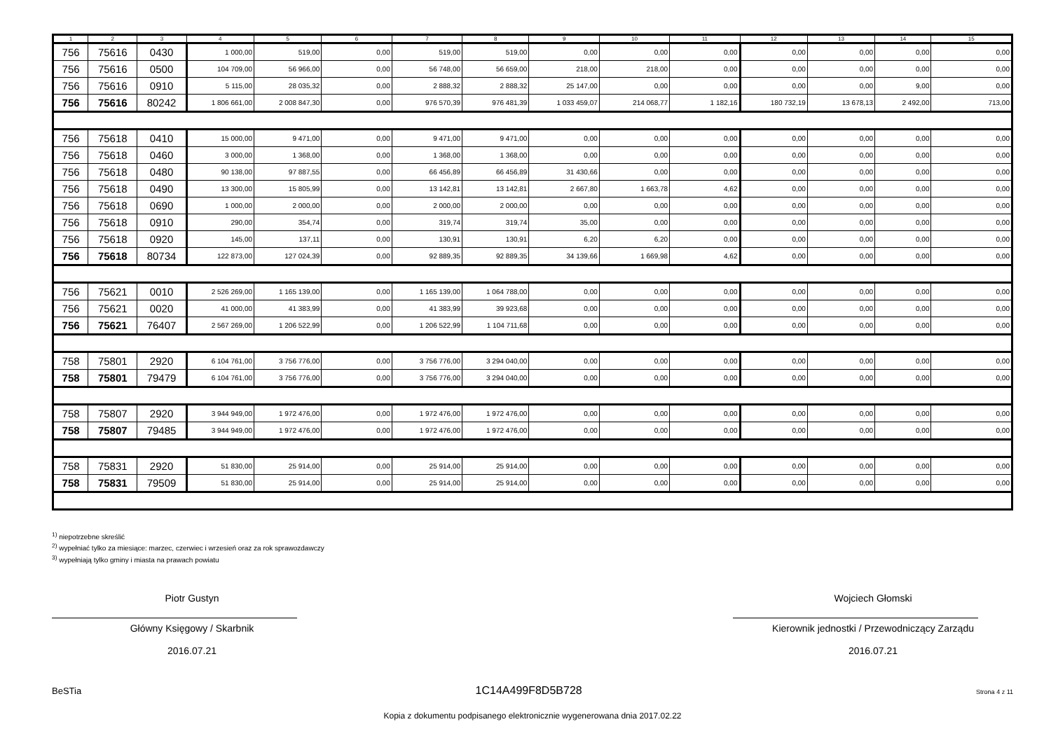| 1 | 2 | 3 | 4 | 5 | 6 | 7 | 8 | 9 | 10 | 11 | 12 | 13 | 14 | 15 |
| --- | --- | --- | --- | --- | --- | --- | --- | --- | --- | --- | --- | --- | --- | --- |
| 756 | 75616 | 0430 | 1 000,00 | 519,00 | 0,00 | 519,00 | 519,00 | 0,00 | 0,00 | 0,00 | 0,00 | 0,00 | 0,00 | 0,00 |
| 756 | 75616 | 0500 | 104 709,00 | 56 966,00 | 0,00 | 56 748,00 | 56 659,00 | 218,00 | 218,00 | 0,00 | 0,00 | 0,00 | 0,00 | 0,00 |
| 756 | 75616 | 0910 | 5 115,00 | 28 035,32 | 0,00 | 2 888,32 | 2 888,32 | 25 147,00 | 0,00 | 0,00 | 0,00 | 0,00 | 9,00 | 0,00 |
| 756 | 75616 | 80242 | 1 806 661,00 | 2 008 847,30 | 0,00 | 976 570,39 | 976 481,39 | 1 033 459,07 | 214 068,77 | 1 182,16 | 180 732,19 | 13 678,13 | 2 492,00 | 713,00 |
| 756 | 75618 | 0410 | 15 000,00 | 9 471,00 | 0,00 | 9 471,00 | 9 471,00 | 0,00 | 0,00 | 0,00 | 0,00 | 0,00 | 0,00 | 0,00 |
| 756 | 75618 | 0460 | 3 000,00 | 1 368,00 | 0,00 | 1 368,00 | 1 368,00 | 0,00 | 0,00 | 0,00 | 0,00 | 0,00 | 0,00 | 0,00 |
| 756 | 75618 | 0480 | 90 138,00 | 97 887,55 | 0,00 | 66 456,89 | 66 456,89 | 31 430,66 | 0,00 | 0,00 | 0,00 | 0,00 | 0,00 | 0,00 |
| 756 | 75618 | 0490 | 13 300,00 | 15 805,99 | 0,00 | 13 142,81 | 13 142,81 | 2 667,80 | 1 663,78 | 4,62 | 0,00 | 0,00 | 0,00 | 0,00 |
| 756 | 75618 | 0690 | 1 000,00 | 2 000,00 | 0,00 | 2 000,00 | 2 000,00 | 0,00 | 0,00 | 0,00 | 0,00 | 0,00 | 0,00 | 0,00 |
| 756 | 75618 | 0910 | 290,00 | 354,74 | 0,00 | 319,74 | 319,74 | 35,00 | 0,00 | 0,00 | 0,00 | 0,00 | 0,00 | 0,00 |
| 756 | 75618 | 0920 | 145,00 | 137,11 | 0,00 | 130,91 | 130,91 | 6,20 | 6,20 | 0,00 | 0,00 | 0,00 | 0,00 | 0,00 |
| 756 | 75618 | 80734 | 122 873,00 | 127 024,39 | 0,00 | 92 889,35 | 92 889,35 | 34 139,66 | 1 669,98 | 4,62 | 0,00 | 0,00 | 0,00 | 0,00 |
| 756 | 75621 | 0010 | 2 526 269,00 | 1 165 139,00 | 0,00 | 1 165 139,00 | 1 064 788,00 | 0,00 | 0,00 | 0,00 | 0,00 | 0,00 | 0,00 | 0,00 |
| 756 | 75621 | 0020 | 41 000,00 | 41 383,99 | 0,00 | 41 383,99 | 39 923,68 | 0,00 | 0,00 | 0,00 | 0,00 | 0,00 | 0,00 | 0,00 |
| 756 | 75621 | 76407 | 2 567 269,00 | 1 206 522,99 | 0,00 | 1 206 522,99 | 1 104 711,68 | 0,00 | 0,00 | 0,00 | 0,00 | 0,00 | 0,00 | 0,00 |
| 758 | 75801 | 2920 | 6 104 761,00 | 3 756 776,00 | 0,00 | 3 756 776,00 | 3 294 040,00 | 0,00 | 0,00 | 0,00 | 0,00 | 0,00 | 0,00 | 0,00 |
| 758 | 75801 | 79479 | 6 104 761,00 | 3 756 776,00 | 0,00 | 3 756 776,00 | 3 294 040,00 | 0,00 | 0,00 | 0,00 | 0,00 | 0,00 | 0,00 | 0,00 |
| 758 | 75807 | 2920 | 3 944 949,00 | 1 972 476,00 | 0,00 | 1 972 476,00 | 1 972 476,00 | 0,00 | 0,00 | 0,00 | 0,00 | 0,00 | 0,00 | 0,00 |
| 758 | 75807 | 79485 | 3 944 949,00 | 1 972 476,00 | 0,00 | 1 972 476,00 | 1 972 476,00 | 0,00 | 0,00 | 0,00 | 0,00 | 0,00 | 0,00 | 0,00 |
| 758 | 75831 | 2920 | 51 830,00 | 25 914,00 | 0,00 | 25 914,00 | 25 914,00 | 0,00 | 0,00 | 0,00 | 0,00 | 0,00 | 0,00 | 0,00 |
| 758 | 75831 | 79509 | 51 830,00 | 25 914,00 | 0,00 | 25 914,00 | 25 914,00 | 0,00 | 0,00 | 0,00 | 0,00 | 0,00 | 0,00 | 0,00 |
<sup>1)</sup> niepotrzebne skreślić
<sup>2)</sup> wypełniać tylko za miesiące: marzec, czerwiec i wrzesień oraz za rok sprawozdawczy
<sup>3)</sup> wypełniają tylko gminy i miasta na prawach powiatu
Piotr Gustyn
Główny Księgowy / Skarbnik
2016.07.21
Wojciech Głomski
Kierownik jednostki / Przewodniczący Zarządu
2016.07.21
BeSTia 1C14A499F8D5B728 Strona 4 z 11
Kopia z dokumentu podpisanego elektronicznie wygenerowana dnia 2017.02.22